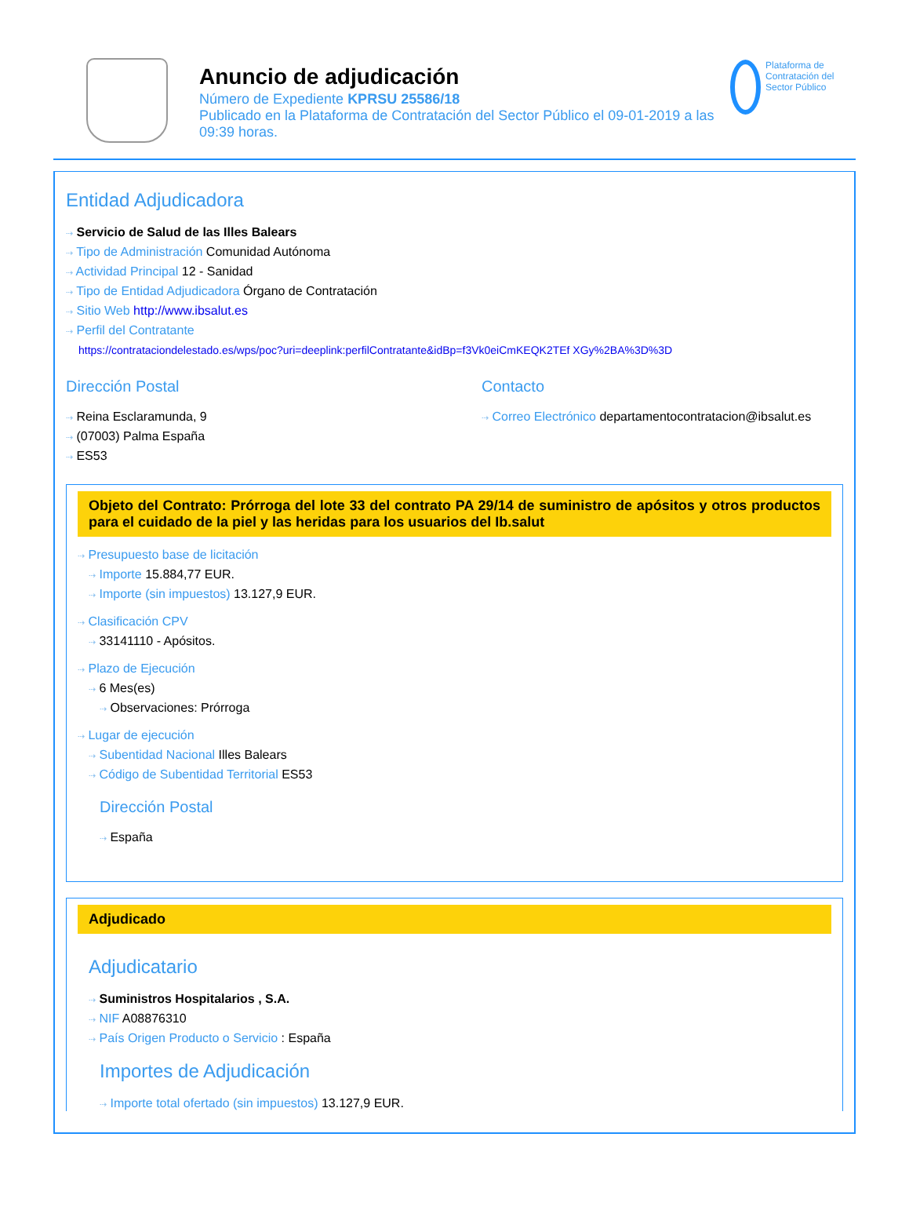Anuncio de adjudicación
Número de Expediente KPRSU 25586/18
Publicado en la Plataforma de Contratación del Sector Público el 09-01-2019 a las 09:39 horas.
Plataforma de Contratación del Sector Público
Entidad Adjudicadora
⇢ Servicio de Salud de las Illes Balears
⇢ Tipo de Administración Comunidad Autónoma
⇢ Actividad Principal 12 - Sanidad
⇢ Tipo de Entidad Adjudicadora Órgano de Contratación
⇢ Sitio Web http://www.ibsalut.es
⇢ Perfil del Contratante
https://contrataciondelestado.es/wps/poc?uri=deeplink:perfilContratante&idBp=f3Vk0eiCmKEQK2TEf XGy%2BA%3D%3D
Dirección Postal
⇢ Reina Esclaramunda, 9
⇢ (07003) Palma España
⇢ ES53
Contacto
⇢ Correo Electrónico departamentocontratacion@ibsalut.es
Objeto del Contrato: Prórroga del lote 33 del contrato PA 29/14 de suministro de apósitos y otros productos para el cuidado de la piel y las heridas para los usuarios del Ib.salut
⇢ Presupuesto base de licitación
⇢ Importe 15.884,77 EUR.
⇢ Importe (sin impuestos) 13.127,9 EUR.
⇢ Clasificación CPV
⇢ 33141110 - Apósitos.
⇢ Plazo de Ejecución
⇢ 6 Mes(es)
⇢ Observaciones: Prórroga
⇢ Lugar de ejecución
⇢ Subentidad Nacional Illes Balears
⇢ Código de Subentidad Territorial ES53
Dirección Postal
⇢ España
Adjudicado
Adjudicatario
⇢ Suministros Hospitalarios , S.A.
⇢ NIF A08876310
⇢ País Origen Producto o Servicio : España
Importes de Adjudicación
⇢ Importe total ofertado (sin impuestos) 13.127,9 EUR.